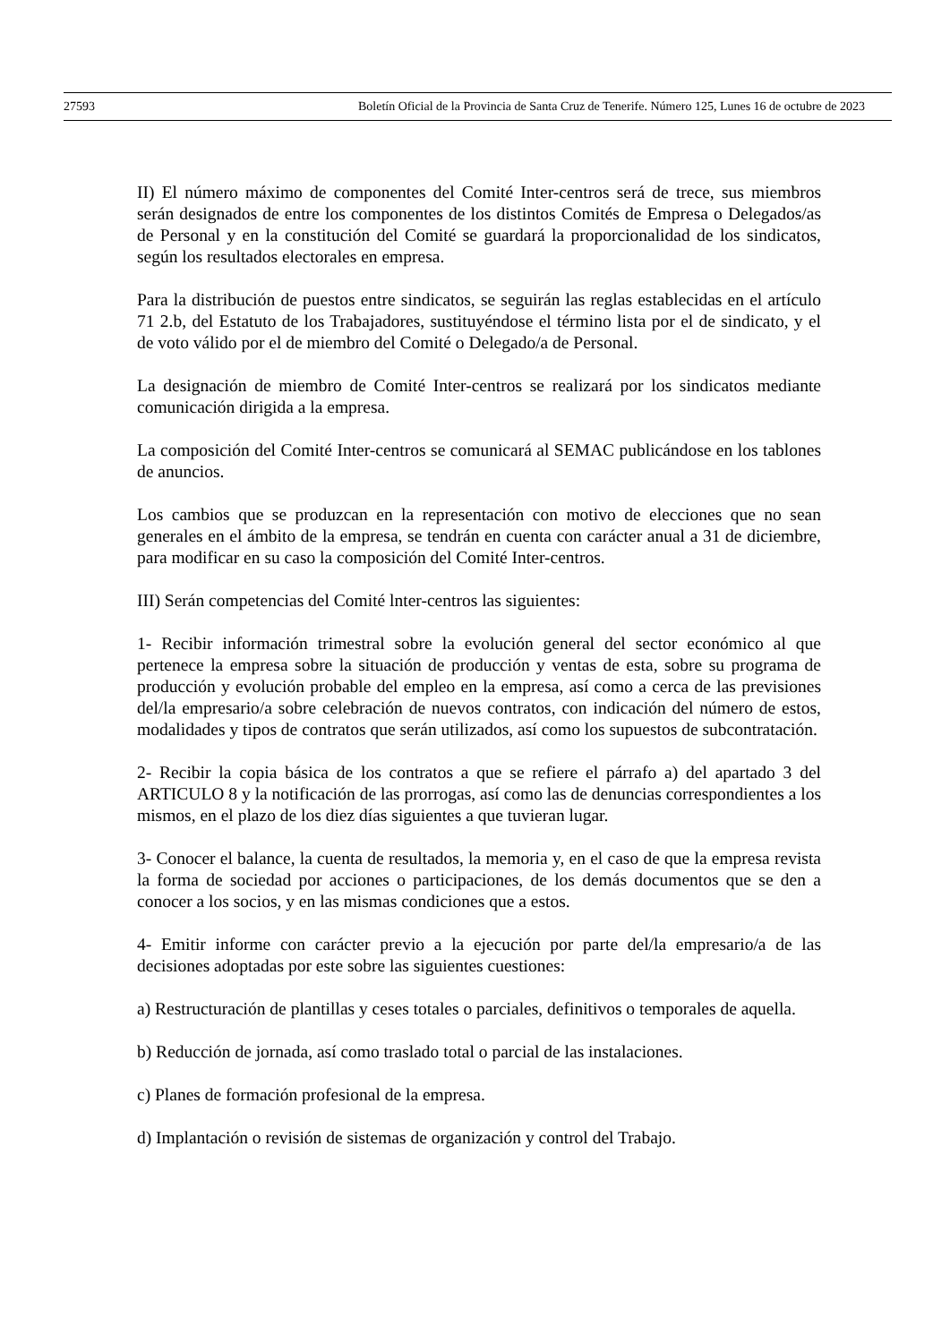27593 Boletín Oficial de la Provincia de Santa Cruz de Tenerife. Número 125, Lunes 16 de octubre de 2023
II) El número máximo de componentes del Comité Inter-centros será de trece, sus miembros serán designados de entre los componentes de los distintos Comités de Empresa o Delegados/as de Personal y en la constitución del Comité se guardará la proporcionalidad de los sindicatos, según los resultados electorales en empresa.
Para la distribución de puestos entre sindicatos, se seguirán las reglas establecidas en el artículo 71 2.b, del Estatuto de los Trabajadores, sustituyéndose el término lista por el de sindicato, y el de voto válido por el de miembro del Comité o Delegado/a de Personal.
La designación de miembro de Comité Inter-centros se realizará por los sindicatos mediante comunicación dirigida a la empresa.
La composición del Comité Inter-centros se comunicará al SEMAC publicándose en los tablones de anuncios.
Los cambios que se produzcan en la representación con motivo de elecciones que no sean generales en el ámbito de la empresa, se tendrán en cuenta con carácter anual a 31 de diciembre, para modificar en su caso la composición del Comité Inter-centros.
III) Serán competencias del Comité lnter-centros las siguientes:
1- Recibir información trimestral sobre la evolución general del sector económico al que pertenece la empresa sobre la situación de producción y ventas de esta, sobre su programa de producción y evolución probable del empleo en la empresa, así como a cerca de las previsiones del/la empresario/a sobre celebración de nuevos contratos, con indicación del número de estos, modalidades y tipos de contratos que serán utilizados, así como los supuestos de subcontratación.
2- Recibir la copia básica de los contratos a que se refiere el párrafo a) del apartado 3 del ARTICULO 8 y la notificación de las prorrogas, así como las de denuncias correspondientes a los mismos, en el plazo de los diez días siguientes a que tuvieran lugar.
3- Conocer el balance, la cuenta de resultados, la memoria y, en el caso de que la empresa revista la forma de sociedad por acciones o participaciones, de los demás documentos que se den a conocer a los socios, y en las mismas condiciones que a estos.
4- Emitir informe con carácter previo a la ejecución por parte del/la empresario/a de las decisiones adoptadas por este sobre las siguientes cuestiones:
a) Restructuración de plantillas y ceses totales o parciales, definitivos o temporales de aquella.
b) Reducción de jornada, así como traslado total o parcial de las instalaciones.
c) Planes de formación profesional de la empresa.
d) Implantación o revisión de sistemas de organización y control del Trabajo.